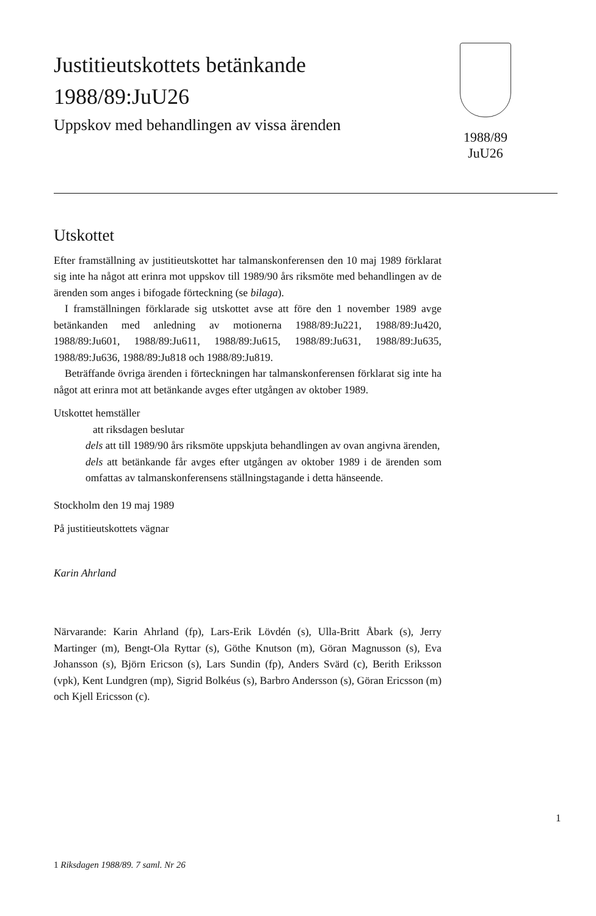Justitieutskottets betänkande
1988/89:JuU26
Uppskov med behandlingen av vissa ärenden
1988/89
JuU26
Utskottet
Efter framställning av justitieutskottet har talmanskonferensen den 10 maj 1989 förklarat sig inte ha något att erinra mot uppskov till 1989/90 års riksmöte med behandlingen av de ärenden som anges i bifogade förteckning (se bilaga).
I framställningen förklarade sig utskottet avse att före den 1 november 1989 avge betänkanden med anledning av motionerna 1988/89:Ju221, 1988/89:Ju420, 1988/89:Ju601, 1988/89:Ju611, 1988/89:Ju615, 1988/89:Ju631, 1988/89:Ju635, 1988/89:Ju636, 1988/89:Ju818 och 1988/89:Ju819.
Beträffande övriga ärenden i förteckningen har talmanskonferensen förklarat sig inte ha något att erinra mot att betänkande avges efter utgången av oktober 1989.
Utskottet hemställer
att riksdagen beslutar
dels att till 1989/90 års riksmöte uppskjuta behandlingen av ovan angivna ärenden,
dels att betänkande får avges efter utgången av oktober 1989 i de ärenden som omfattas av talmanskonferensens ställningstagande i detta hänseende.
Stockholm den 19 maj 1989
På justitieutskottets vägnar
Karin Ahrland
Närvarande: Karin Ahrland (fp), Lars-Erik Lövdén (s), Ulla-Britt Åbark (s), Jerry Martinger (m), Bengt-Ola Ryttar (s), Göthe Knutson (m), Göran Magnusson (s), Eva Johansson (s), Björn Ericson (s), Lars Sundin (fp), Anders Svärd (c), Berith Eriksson (vpk), Kent Lundgren (mp), Sigrid Bolkéus (s), Barbro Andersson (s), Göran Ericsson (m) och Kjell Ericsson (c).
1
1 Riksdagen 1988/89. 7 saml. Nr 26